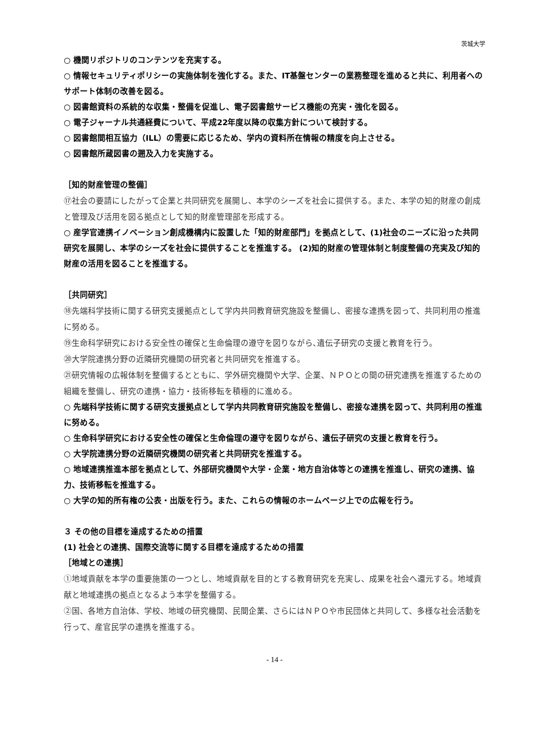茨城大学
○ 機関リポジトリのコンテンツを充実する。
○ 情報セキュリティポリシーの実施体制を強化する。また、IT基盤センターの業務整理を進めると共に、利用者へのサポート体制の改善を図る。
○ 図書館資料の系統的な収集・整備を促進し、電子図書館サービス機能の充実・強化を図る。
○ 電子ジャーナル共通経費について、平成22年度以降の収集方針について検討する。
○ 図書館間相互協力（ILL）の需要に応じるため、学内の資料所在情報の精度を向上させる。
○ 図書館所蔵図書の遡及入力を実施する。
［知的財産管理の整備］
⑰社会の要請にしたがって企業と共同研究を展開し、本学のシーズを社会に提供する。また、本学の知的財産の創成と管理及び活用を図る拠点として知的財産管理部を形成する。
○ 産学官連携イノベーション創成機構内に設置した「知的財産部門」を拠点として、(1)社会のニーズに沿った共同研究を展開し、本学のシーズを社会に提供することを推進する。 (2)知的財産の管理体制と制度整備の充実及び知的財産の活用を図ることを推進する。
［共同研究］
⑱先端科学技術に関する研究支援拠点として学内共同教育研究施設を整備し、密接な連携を図って、共同利用の推進に努める。
⑲生命科学研究における安全性の確保と生命倫理の遵守を図りながら､遺伝子研究の支援と教育を行う。
⑳大学院連携分野の近隣研究機関の研究者と共同研究を推進する。
㉑研究情報の広報体制を整備するとともに、学外研究機関や大学、企業、ＮＰＯとの間の研究連携を推進するための組織を整備し、研究の連携・協力・技術移転を積極的に進める。
○ 先端科学技術に関する研究支援拠点として学内共同教育研究施設を整備し、密接な連携を図って、共同利用の推進に努める。
○ 生命科学研究における安全性の確保と生命倫理の遵守を図りながら、遺伝子研究の支援と教育を行う。
○ 大学院連携分野の近隣研究機関の研究者と共同研究を推進する。
○ 地域連携推進本部を拠点として、外部研究機関や大学・企業・地方自治体等との連携を推進し、研究の連携、協力、技術移転を推進する。
○ 大学の知的所有権の公表・出版を行う。また、これらの情報のホームページ上での広報を行う。
３ その他の目標を達成するための措置
(1) 社会との連携、国際交流等に関する目標を達成するための措置
［地域との連携］
①地域貢献を本学の重要施策の一つとし、地域貢献を目的とする教育研究を充実し、成果を社会へ還元する。地域貢献と地域連携の拠点となるよう本学を整備する。
②国、各地方自治体、学校、地域の研究機関、民間企業、さらにはＮＰＯや市民団体と共同して、多様な社会活動を行って、産官民学の連携を推進する。
- 14 -